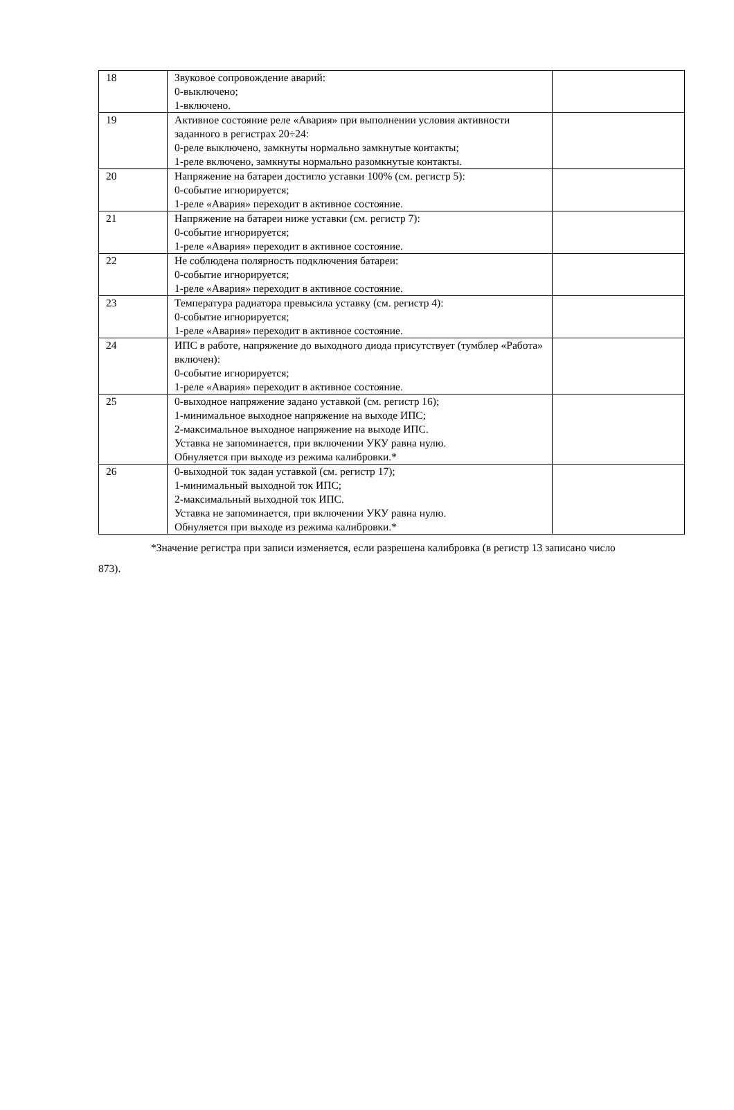| 18 | Звуковое сопровождение аварий: 0-выключено; 1-включено. | |
| 19 | Активное состояние реле «Авария» при выполнении условия активности заданного в регистрах 20÷24: 0-реле выключено, замкнуты нормально замкнутые контакты; 1-реле включено, замкнуты нормально разомкнутые контакты. | |
| 20 | Напряжение на батареи достигло уставки 100% (см. регистр 5): 0-событие игнорируется; 1-реле «Авария» переходит в активное состояние. | |
| 21 | Напряжение на батареи ниже уставки (см. регистр 7): 0-событие игнорируется; 1-реле «Авария» переходит в активное состояние. | |
| 22 | Не соблюдена полярность подключения батареи: 0-событие игнорируется; 1-реле «Авария» переходит в активное состояние. | |
| 23 | Температура радиатора превысила уставку (см. регистр 4): 0-событие игнорируется; 1-реле «Авария» переходит в активное состояние. | |
| 24 | ИПС в работе, напряжение до выходного диода присутствует (тумблер «Работа» включен): 0-событие игнорируется; 1-реле «Авария» переходит в активное состояние. | |
| 25 | 0-выходное напряжение задано уставкой (см. регистр 16); 1-минимальное выходное напряжение на выходе ИПС; 2-максимальное выходное напряжение на выходе ИПС. Уставка не запоминается, при включении УКУ равна нулю. Обнуляется при выходе из режима калибровки.* | |
| 26 | 0-выходной ток задан уставкой (см. регистр 17); 1-минимальный выходной ток ИПС; 2-максимальный выходной ток ИПС. Уставка не запоминается, при включении УКУ равна нулю. Обнуляется при выходе из режима калибровки.* | |
*Значение регистра при записи изменяется, если разрешена калибровка (в регистр 13 записано число 873).